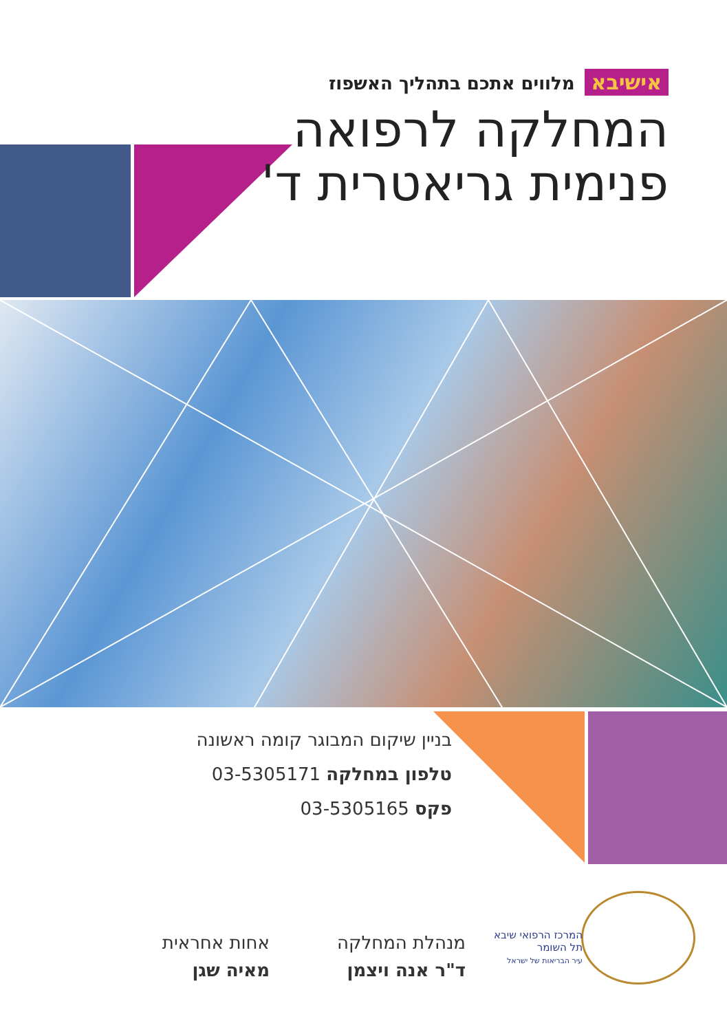אישיבא מלווים אתכם בתהליך האשפוז
המחלקה לרפואה
פנימית גריאטרית ד'
בניין שיקום המבוגר קומה ראשונה
טלפון במחלקה 03-5305171
פקס 03-5305165
המרכז הרפואי שיבא
תל השומר
עיר הבריאות של ישראל
מנהלת המחלקה
ד"ר אנה ויצמן
אחות אחראית
מאיה שגן